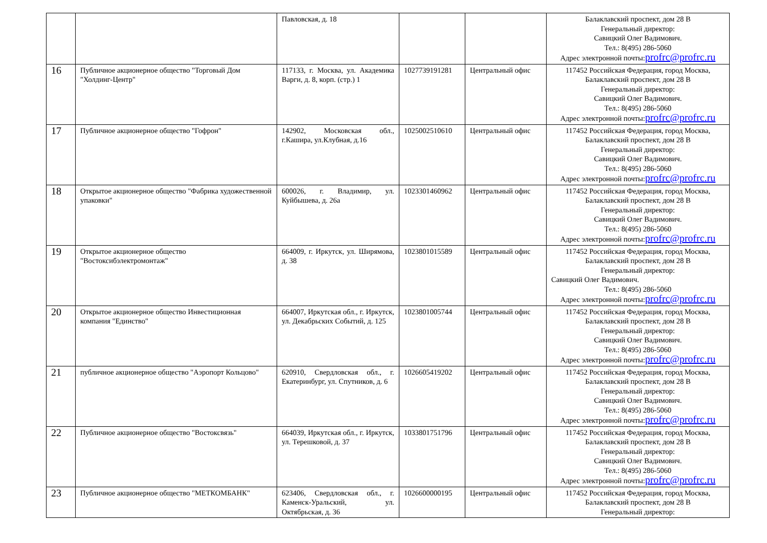| | | Павловская, д. 18 | | | Балаклавский проспект, дом 28 В Генеральный директор: Савицкий Олег Вадимович. Тел.: 8(495) 286-5060 Адрес электронной почты: profrc@profrc.ru |
| 16 | Публичное акционерное общество "Торговый Дом "Холдинг-Центр" | 117133, г. Москва, ул. Академика Варги, д. 8, корп. (стр.) 1 | 1027739191281 | Центральный офис | 117452 Российская Федерация, город Москва, Балаклавский проспект, дом 28 В Генеральный директор: Савицкий Олег Вадимович. Тел.: 8(495) 286-5060 Адрес электронной почты: profrc@profrc.ru |
| 17 | Публичное акционерное общество "Гофрон" | 142902, Московская обл., г.Кашира, ул.Клубная, д.16 | 1025002510610 | Центральный офис | 117452 Российская Федерация, город Москва, Балаклавский проспект, дом 28 В Генеральный директор: Савицкий Олег Вадимович. Тел.: 8(495) 286-5060 Адрес электронной почты: profrc@profrc.ru |
| 18 | Открытое акционерное общество "Фабрика художественной упаковки" | 600026, г. Владимир, ул. Куйбышева, д. 26а | 1023301460962 | Центральный офис | 117452 Российская Федерация, город Москва, Балаклавский проспект, дом 28 В Генеральный директор: Савицкий Олег Вадимович. Тел.: 8(495) 286-5060 Адрес электронной почты: profrc@profrc.ru |
| 19 | Открытое акционерное общество "Востоксибэлектромонтаж" | 664009, г. Иркутск, ул. Ширямова, д. 38 | 1023801015589 | Центральный офис | 117452 Российская Федерация, город Москва, Балаклавский проспект, дом 28 В Генеральный директор: Савицкий Олег Вадимович. Тел.: 8(495) 286-5060 Адрес электронной почты: profrc@profrc.ru |
| 20 | Открытое акционерное общество Инвестиционная компания "Единство" | 664007, Иркутская обл., г. Иркутск, ул. Декабрьских Событий, д. 125 | 1023801005744 | Центральный офис | 117452 Российская Федерация, город Москва, Балаклавский проспект, дом 28 В Генеральный директор: Савицкий Олег Вадимович. Тел.: 8(495) 286-5060 Адрес электронной почты: profrc@profrc.ru |
| 21 | публичное акционерное общество "Аэропорт Кольцово" | 620910, Свердловская обл., г. Екатеринбург, ул. Спутников, д. 6 | 1026605419202 | Центральный офис | 117452 Российская Федерация, город Москва, Балаклавский проспект, дом 28 В Генеральный директор: Савицкий Олег Вадимович. Тел.: 8(495) 286-5060 Адрес электронной почты: profrc@profrc.ru |
| 22 | Публичное акционерное общество "Востоксвязь" | 664039, Иркутская обл., г. Иркутск, ул. Терешковой, д. 37 | 1033801751796 | Центральный офис | 117452 Российская Федерация, город Москва, Балаклавский проспект, дом 28 В Генеральный директор: Савицкий Олег Вадимович. Тел.: 8(495) 286-5060 Адрес электронной почты: profrc@profrc.ru |
| 23 | Публичное акционерное общество "МЕТКОМБАНК" | 623406, Свердловская обл., г. Каменск-Уральский, ул. Октябрьская, д. 36 | 1026600000195 | Центральный офис | 117452 Российская Федерация, город Москва, Балаклавский проспект, дом 28 В Генеральный директор: |